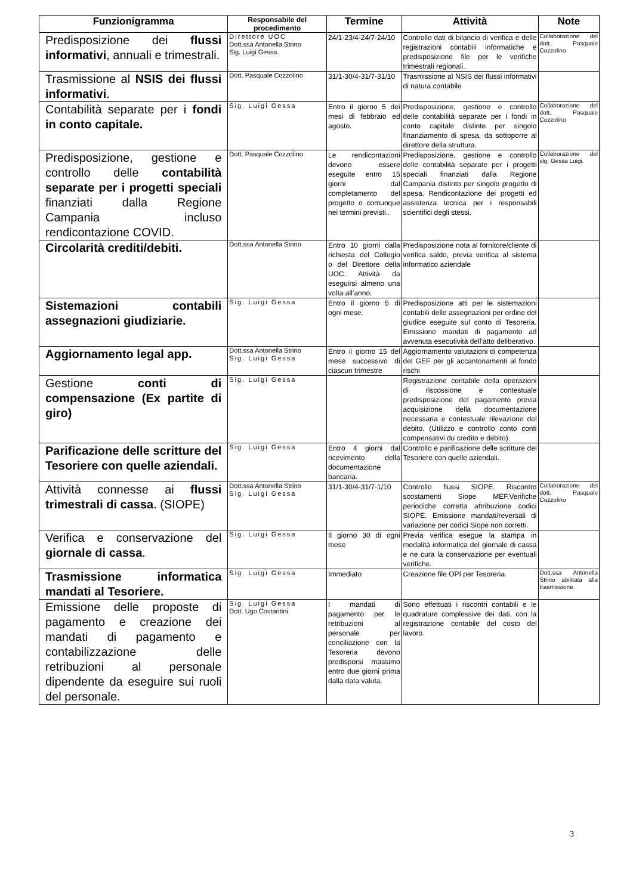| Funzionigramma | Responsabile del procedimento | Termine | Attività | Note |
| --- | --- | --- | --- | --- |
| Predisposizione dei flussi informativi , annuali e trimestrali. | Direttore UOC Dott.ssa Antonella Strino Sig. Luigi Gessa. | 24/1-23/4-24/7-24/10 | Controllo dati di bilancio di verifica e delle registrazioni contabili informatiche e predisposizione file per le verifiche trimestrali regionali. | Collaborazione del dott. Pasquale Cozzolino |
| Trasmissione al NSIS dei flussi informativi . | Dott. Pasquale Cozzolino | 31/1-30/4-31/7-31/10 | Trasmissione al NSIS dei flussi informativi di natura contabile | |
| Contabilità separate per i fondi in conto capitale. | Sig. Luigi Gessa | Entro il giorno 5 dei mesi di febbraio ed agosto. | Predisposizione, gestione e controllo delle contabilità separate per i fondi in conto capitale distinte per singolo finanziamento di spesa, da sottoporre al direttore della struttura. | Collaborazione del dott. Pasquale Cozzolino |
| Predisposizione, gestione e controllo delle contabilità separate per i progetti speciali finanziati dalla Regione Campania incluso rendicontazione COVID. | Dott. Pasquale Cozzolino | Le rendicontazioni devono essere eseguite entro 15 giorni dal completamento del progetto o comunque nei termini previsti.. | Predisposizione, gestione e controllo delle contabilità separate per i progetti speciali finanziati dalla Regione Campania distinto per singolo progetto di spesa. Rendicontazione dei progetti ed assistenza tecnica per i responsabili scientifici degli stessi. | Collaborazione del sig. Gessa Luigi. |
| Circolarità crediti/debiti. | Dott.ssa Antonella Strino | Entro 10 giorni dalla richiesta del Collegio o del Direttore della UOC. Attività da eseguirsi almeno una volta all’anno. | Predisposizione nota al fornitore/cliente di verifica saldo, previa verifica al sistema informatico aziendale | |
| Sistemazioni contabili assegnazioni giudiziarie. | Sig. Luigi Gessa | Entro il giorno 5 di ogni mese. | Predisposizione atti per le sistemazioni contabili delle assegnazioni per ordine del giudice eseguite sul conto di Tesoreria. Emissione mandati di pagamento ad avvenuta esecutività dell’atto deliberativo. | |
| Aggiornamento legal app. | Dott.ssa Antonella Strino Sig. Luigi Gessa | Entro il giorno 15 del mese successivo di ciascun trimestre | Aggiornamento valutazioni di competenza del GEF per gli accantonamenti al fondo rischi | |
| Gestione conti di compensazione (Ex partite di giro) | Sig. Luigi Gessa | | Registrazione contabile della operazioni di riscossione e contestuale predisposizione del pagamento previa acquisizione della documentazione necessaria e contestuale rilevazione del debito. (Utilizzo e controllo conto conti compensativi du credito e debito). | |
| Parificazione delle scritture del Tesoriere con quelle aziendali. | Sig. Luigi Gessa | Entro 4 giorni dal ricevimento della documentazione bancaria. | Controllo e parificazione delle scritture del Tesoriere con quelle aziendali. | |
| Attività connesse ai flussi trimestrali di cassa . (SIOPE) | Dott.ssa Antonella Strino Sig. Luigi Gessa | 31/1-30/4-31/7-1/10 | Controllo flussi SIOPE. Riscontro scostamenti Siope MEF.Verifiche periodiche corretta attribuzione codici SIOPE. Emissione mandati/reversali di variazione per codici Siope non corretti. | Collaborazione del dott. Pasquale Cozzolino |
| Verifica e conservazione del giornale di cassa . | Sig. Luigi Gessa | Il giorno 30 di ogni mese | Previa verifica esegue la stampa in modalità informatica del giornale di cassa e ne cura la conservazione per eventuali verifiche. | |
| Trasmissione informatica mandati al Tesoriere. | Sig. Luigi Gessa | Immediato | Creazione file OPI per Tesoreria | Dott.ssa Antonella Strino abilitata alla trasmissione. |
| Emissione delle proposte di pagamento e creazione dei mandati di pagamento e contabilizzazione delle retribuzioni al personale dipendente da eseguire sui ruoli del personale. | Sig. Luigi Gessa Dott. Ugo Costantini | I mandati di pagamento per le retribuzioni al personale per conciliazione con la Tesoreria devono predisporsi massimo entro due giorni prima dalla data valuta. | Sono effettuati i riscontri contabili e le quadrature complessive dei dati, con la registrazione contabile del costo del lavoro. | |
3